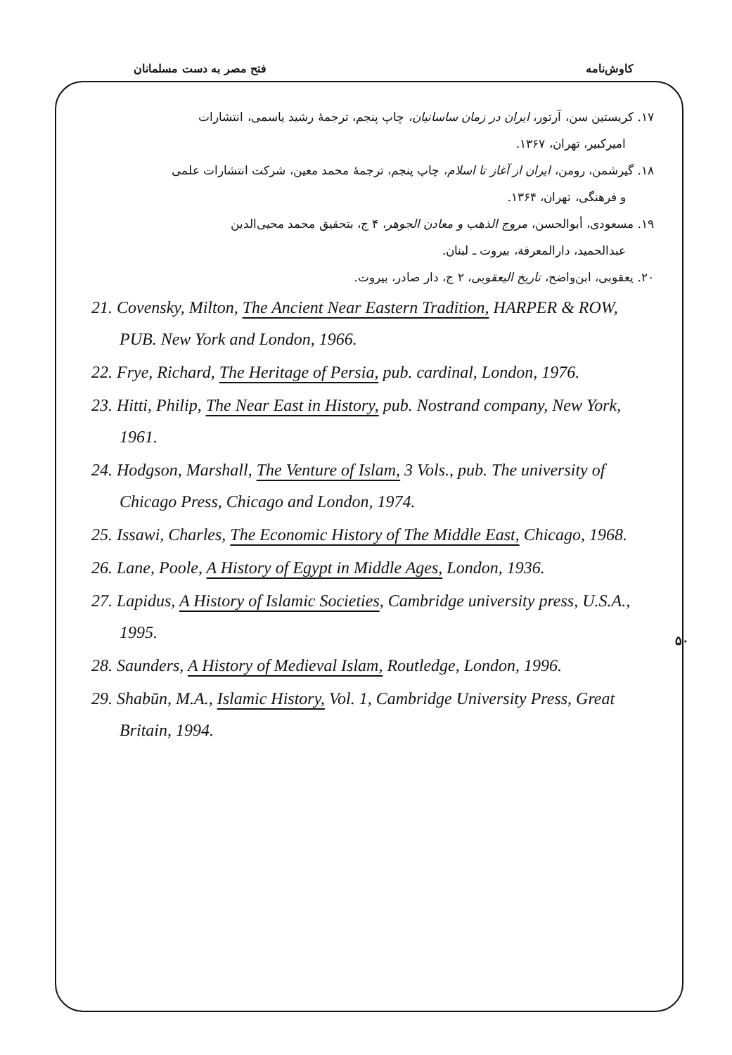کاوش‌نامه فتح مصر به دست مسلمانان
۱۷. کریستین سن، آرتور، ایران در زمان ساسانیان، چاپ پنجم، ترجمهٔ رشید یاسمی، انتشارات
امیرکبیر، تهران، ۱۳۶۷.
۱۸. گیرشمن، رومن، ایران از آغاز تا اسلام، چاپ پنجم، ترجمهٔ محمد معین، شرکت انتشارات علمی
و فرهنگی، تهران، ۱۳۶۴.
۱۹. مسعودی، أبوالحسن، مروج الذهب و معادن الجوهر، ۴ ج، بتحقیق محمد محیی‌الدین
عبدالحمید، دارالمعرفة، بیروت ـ لبنان.
۲۰. یعقوبی، ابن‌واضح، تاریخ الیعقوبی، ۲ ج، دار صادر، بیروت.
21. Covensky, Milton, The Ancient Near Eastern Tradition, HARPER & ROW, PUB. New York and London, 1966.
22. Frye, Richard, The Heritage of Persia, pub. cardinal, London, 1976.
23. Hitti, Philip, The Near East in History, pub. Nostrand company, New York, 1961.
24. Hodgson, Marshall, The Venture of Islam, 3 Vols., pub. The university of Chicago Press, Chicago and London, 1974.
25. Issawi, Charles, The Economic History of The Middle East, Chicago, 1968.
26. Lane, Poole, A History of Egypt in Middle Ages, London, 1936.
27. Lapidus, A History of Islamic Societies, Cambridge university press, U.S.A., 1995.
28. Saunders, A History of Medieval Islam, Routledge, London, 1996.
29. Shabūn, M.A., Islamic History, Vol. 1, Cambridge University Press, Great Britain, 1994.
۵۰